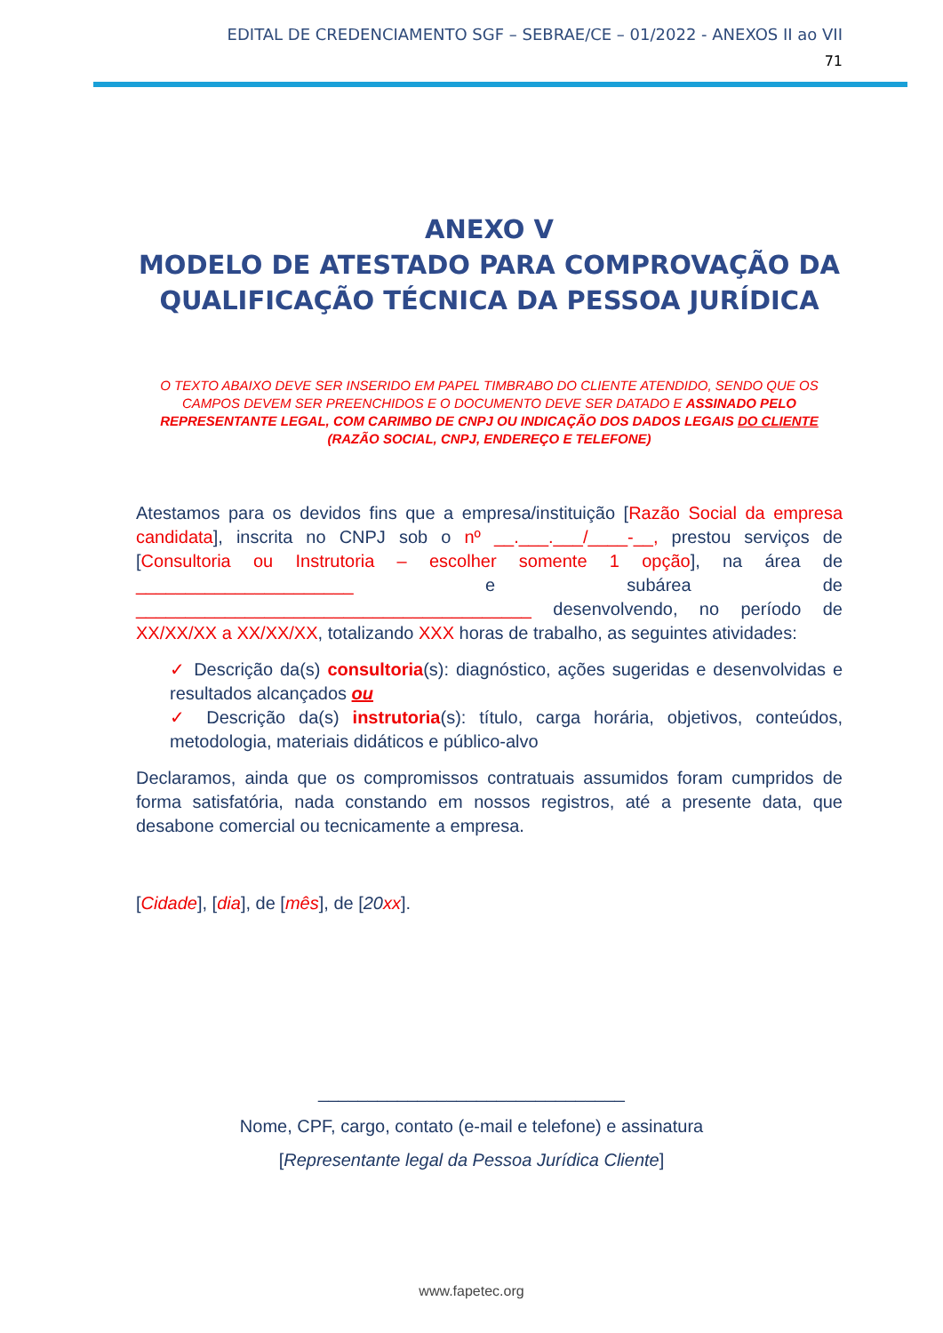EDITAL DE CREDENCIAMENTO SGF – SEBRAE/CE – 01/2022 - ANEXOS II ao VII
71
ANEXO V
MODELO DE ATESTADO PARA COMPROVAÇÃO DA QUALIFICAÇÃO TÉCNICA DA PESSOA JURÍDICA
O TEXTO ABAIXO DEVE SER INSERIDO EM PAPEL TIMBRABO DO CLIENTE ATENDIDO, SENDO QUE OS CAMPOS DEVEM SER PREENCHIDOS E O DOCUMENTO DEVE SER DATADO E ASSINADO PELO REPRESENTANTE LEGAL, COM CARIMBO DE CNPJ OU INDICAÇÃO DOS DADOS LEGAIS DO CLIENTE (RAZÃO SOCIAL, CNPJ, ENDEREÇO E TELEFONE)
Atestamos para os devidos fins que a empresa/instituição [Razão Social da empresa candidata], inscrita no CNPJ sob o nº __.___.___/____-__, prestou serviços de [Consultoria ou Instrutoria – escolher somente 1 opção], na área de ______________________ e subárea de ________________________________________ desenvolvendo, no período de XX/XX/XX a XX/XX/XX, totalizando XXX horas de trabalho, as seguintes atividades:
✓ Descrição da(s) consultoria(s): diagnóstico, ações sugeridas e desenvolvidas e resultados alcançados ou
✓ Descrição da(s) instrutoria(s): título, carga horária, objetivos, conteúdos, metodologia, materiais didáticos e público-alvo
Declaramos, ainda que os compromissos contratuais assumidos foram cumpridos de forma satisfatória, nada constando em nossos registros, até a presente data, que desabone comercial ou tecnicamente a empresa.
[Cidade], [dia], de [mês], de [20xx].
_______________________________
Nome, CPF, cargo, contato (e-mail e telefone) e assinatura
[Representante legal da Pessoa Jurídica Cliente]
www.fapetec.org